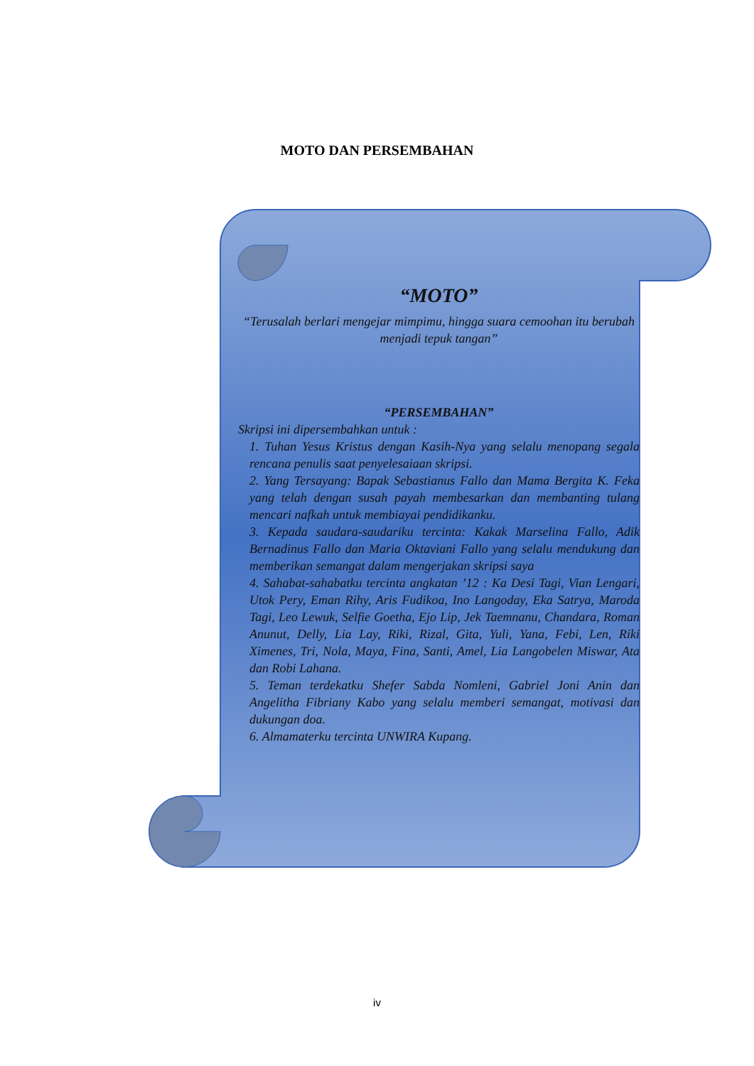MOTO DAN PERSEMBAHAN
“MOTO”
“Terusalah berlari mengejar mimpimu, hingga suara cemoohan itu berubah menjadi tepuk tangan”
“PERSEMBAHAN”
Skripsi ini dipersembahkan untuk :
1. Tuhan Yesus Kristus dengan Kasih-Nya yang selalu menopang segala rencana penulis saat penyelesaiaan skripsi.
2. Yang Tersayang: Bapak Sebastianus Fallo dan Mama Bergita K. Feka yang telah dengan susah payah membesarkan dan membanting tulang mencari nafkah untuk membiayai pendidikanku.
3. Kepada saudara-saudariku tercinta: Kakak Marselina Fallo, Adik Bernadinus Fallo dan Maria Oktaviani Fallo yang selalu mendukung dan memberikan semangat dalam mengerjakan skripsi saya
4. Sahabat-sahabatku tercinta angkatan ’12 : Ka Desi Tagi, Vian Lengari, Utok Pery, Eman Rihy, Aris Fudikoa, Ino Langoday, Eka Satrya, Maroda Tagi, Leo Lewuk, Selfie Goetha, Ejo Lip, Jek Taemnanu, Chandara, Roman Anunut, Delly, Lia Lay, Riki, Rizal, Gita, Yuli, Yana, Febi, Len, Riki Ximenes, Tri, Nola, Maya, Fina, Santi, Amel, Lia Langobelen Miswar, Ata dan Robi Lahana.
5. Teman terdekatku Shefer Sabda Nomleni, Gabriel Joni Anin dan Angelitha Fibriany Kabo yang selalu memberi semangat, motivasi dan dukungan doa.
6. Almamaterku tercinta UNWIRA Kupang.
iv